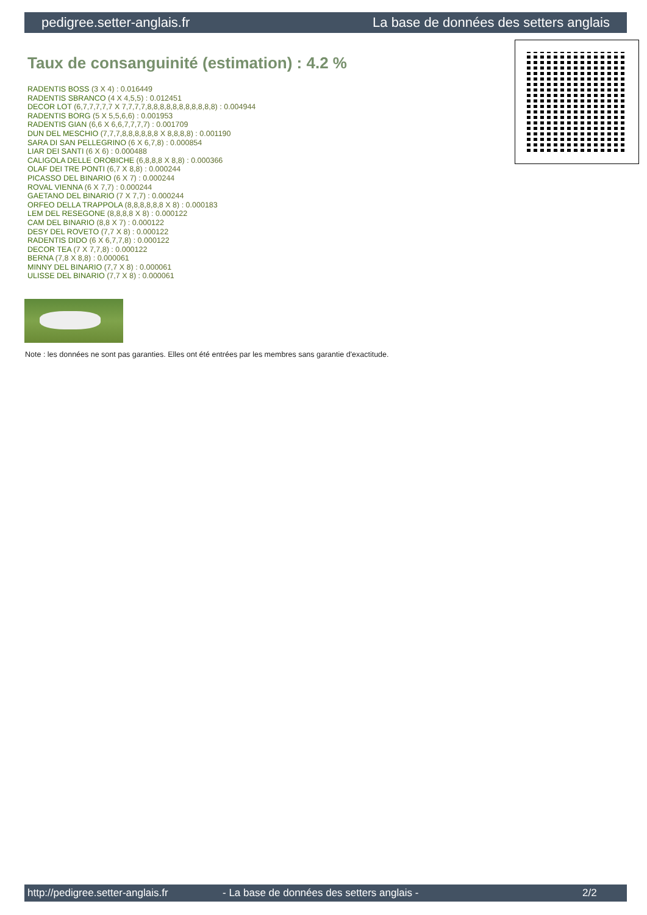pedigree.setter-anglais.fr La base de données des setters anglais
Taux de consanguinité (estimation) : 4.2 %
RADENTIS BOSS (3 X 4) : 0.016449
RADENTIS SBRANCO (4 X 4,5,5) : 0.012451
DECOR LOT (6,7,7,7,7,7 X 7,7,7,7,8,8,8,8,8,8,8,8,8,8,8) : 0.004944
RADENTIS BORG (5 X 5,5,6,6) : 0.001953
RADENTIS GIAN (6,6 X 6,6,7,7,7,7) : 0.001709
DUN DEL MESCHIO (7,7,7,8,8,8,8,8,8 X 8,8,8,8) : 0.001190
SARA DI SAN PELLEGRINO (6 X 6,7,8) : 0.000854
LIAR DEI SANTI (6 X 6) : 0.000488
CALIGOLA DELLE OROBICHE (6,8,8,8 X 8,8) : 0.000366
OLAF DEI TRE PONTI (6,7 X 8,8) : 0.000244
PICASSO DEL BINARIO (6 X 7) : 0.000244
ROVAL VIENNA (6 X 7,7) : 0.000244
GAETANO DEL BINARIO (7 X 7,7) : 0.000244
ORFEO DELLA TRAPPOLA (8,8,8,8,8,8 X 8) : 0.000183
LEM DEL RESEGONE (8,8,8,8 X 8) : 0.000122
CAM DEL BINARIO (8,8 X 7) : 0.000122
DESY DEL ROVETO (7,7 X 8) : 0.000122
RADENTIS DIDO (6 X 6,7,7,8) : 0.000122
DECOR TEA (7 X 7,7,8) : 0.000122
BERNA (7,8 X 8,8) : 0.000061
MINNY DEL BINARIO (7,7 X 8) : 0.000061
ULISSE DEL BINARIO (7,7 X 8) : 0.000061
Note : les données ne sont pas garanties. Elles ont été entrées par les membres sans garantie d'exactitude.
http://pedigree.setter-anglais.fr - La base de données des setters anglais - 2/2